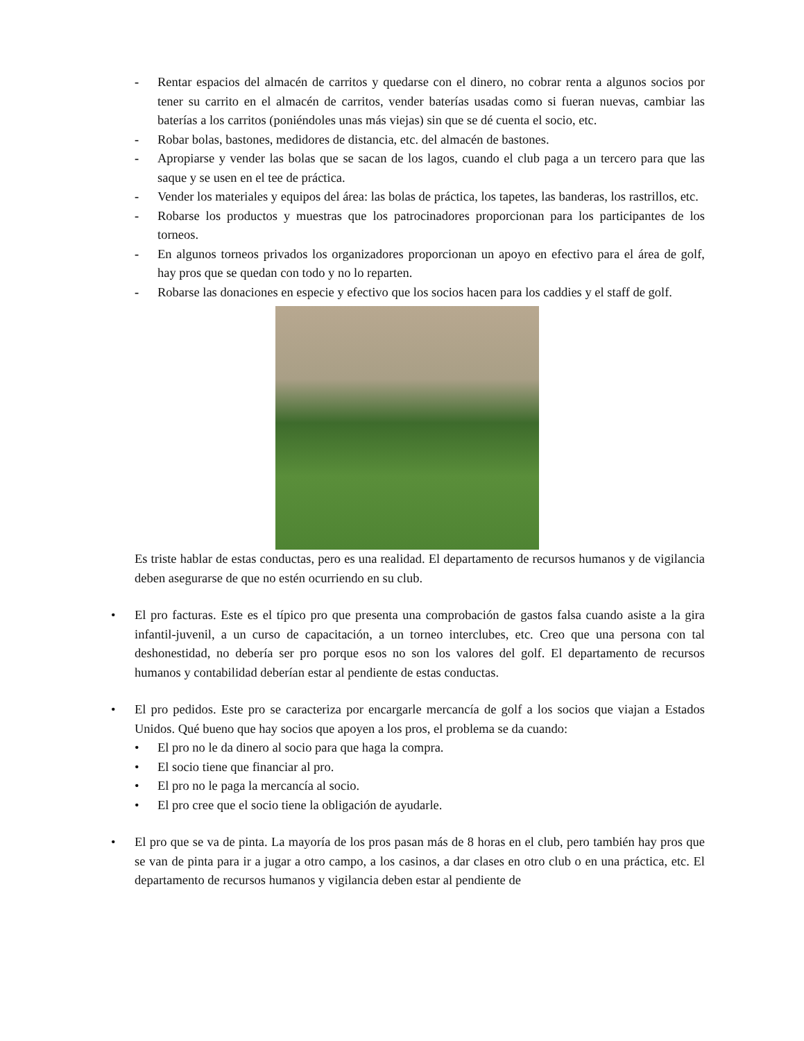- Rentar espacios del almacén de carritos y quedarse con el dinero, no cobrar renta a algunos socios por tener su carrito en el almacén de carritos, vender baterías usadas como si fueran nuevas, cambiar las baterías a los carritos (poniéndoles unas más viejas) sin que se dé cuenta el socio, etc.
- Robar bolas, bastones, medidores de distancia, etc. del almacén de bastones.
- Apropiarse y vender las bolas que se sacan de los lagos, cuando el club paga a un tercero para que las saque y se usen en el tee de práctica.
- Vender los materiales y equipos del área: las bolas de práctica, los tapetes, las banderas, los rastrillos, etc.
- Robarse los productos y muestras que los patrocinadores proporcionan para los participantes de los torneos.
- En algunos torneos privados los organizadores proporcionan un apoyo en efectivo para el área de golf, hay pros que se quedan con todo y no lo reparten.
- Robarse las donaciones en especie y efectivo que los socios hacen para los caddies y el staff de golf.
Es triste hablar de estas conductas, pero es una realidad. El departamento de recursos humanos y de vigilancia deben asegurarse de que no estén ocurriendo en su club.
• El pro facturas. Este es el típico pro que presenta una comprobación de gastos falsa cuando asiste a la gira infantil-juvenil, a un curso de capacitación, a un torneo interclubes, etc. Creo que una persona con tal deshonestidad, no debería ser pro porque esos no son los valores del golf. El departamento de recursos humanos y contabilidad deberían estar al pendiente de estas conductas.
• El pro pedidos. Este pro se caracteriza por encargarle mercancía de golf a los socios que viajan a Estados Unidos. Qué bueno que hay socios que apoyen a los pros, el problema se da cuando:
• El pro no le da dinero al socio para que haga la compra.
• El socio tiene que financiar al pro.
• El pro no le paga la mercancía al socio.
• El pro cree que el socio tiene la obligación de ayudarle.
• El pro que se va de pinta. La mayoría de los pros pasan más de 8 horas en el club, pero también hay pros que se van de pinta para ir a jugar a otro campo, a los casinos, a dar clases en otro club o en una práctica, etc. El departamento de recursos humanos y vigilancia deben estar al pendiente de